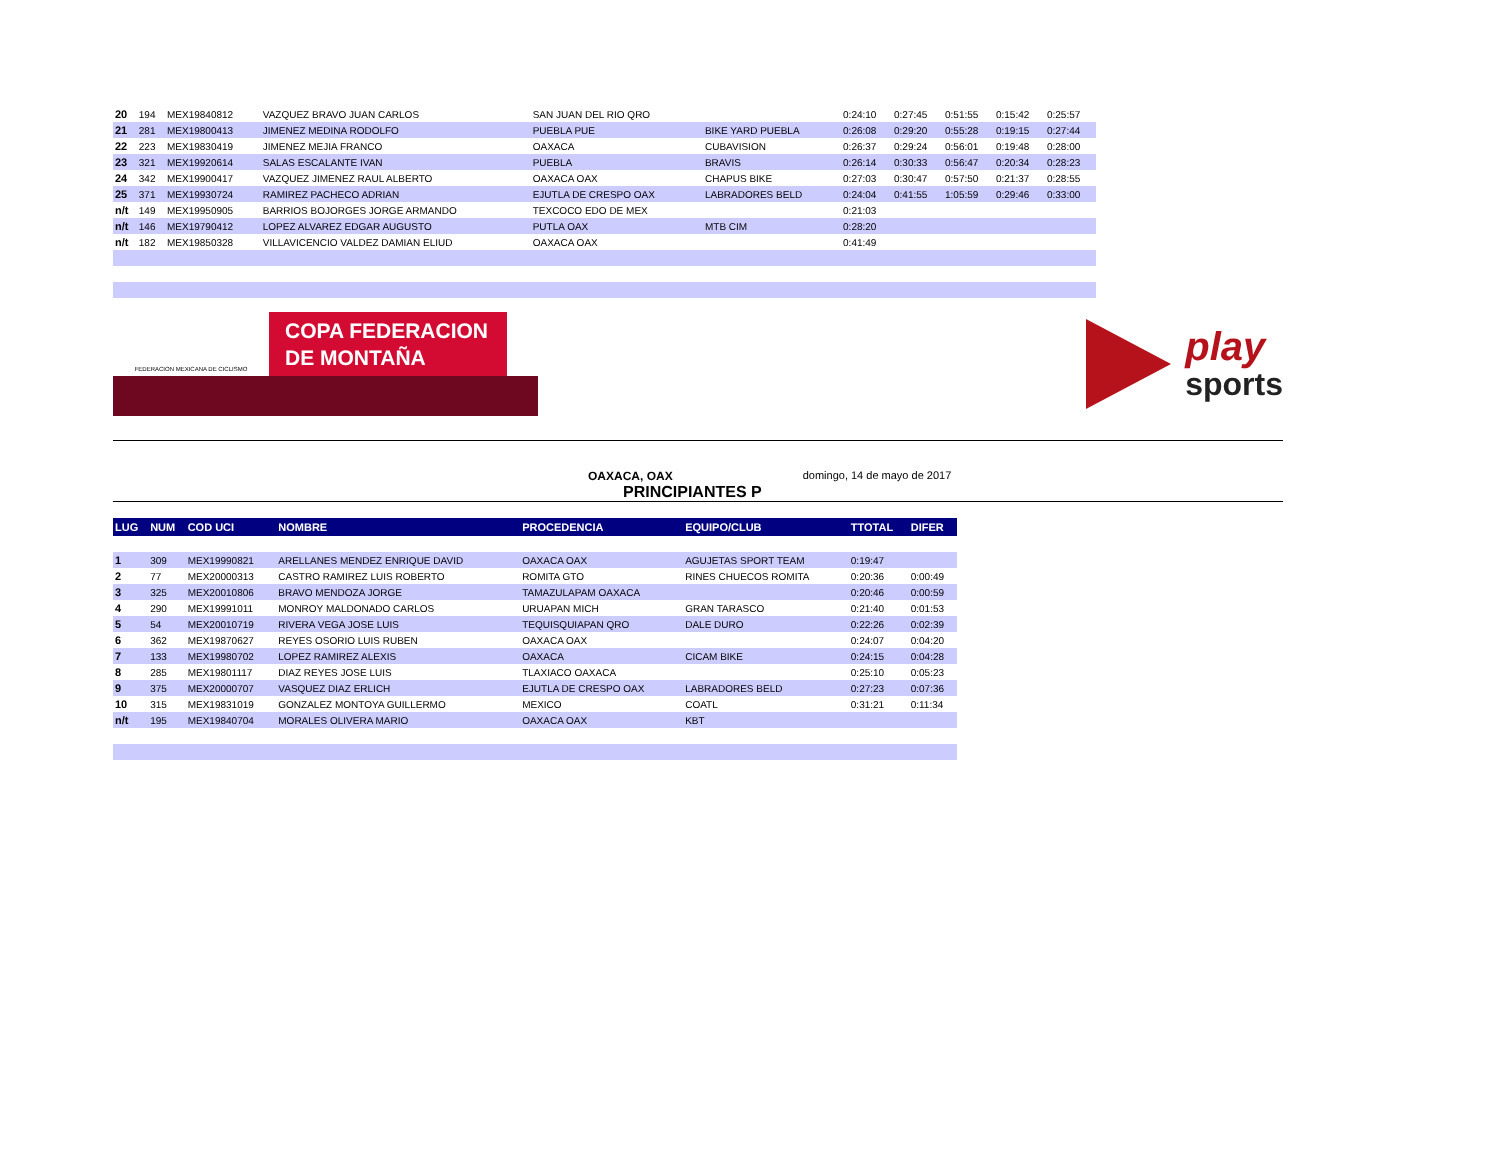| 20 | 194 | MEX19840812 | VAZQUEZ BRAVO JUAN CARLOS | SAN JUAN DEL RIO QRO | | 0:24:10 | 0:27:45 | 0:51:55 | 0:15:42 | 0:25:57 |
| 21 | 281 | MEX19800413 | JIMENEZ MEDINA RODOLFO | PUEBLA PUE | BIKE YARD PUEBLA | 0:26:08 | 0:29:20 | 0:55:28 | 0:19:15 | 0:27:44 |
| 22 | 223 | MEX19830419 | JIMENEZ MEJIA FRANCO | OAXACA | CUBAVISION | 0:26:37 | 0:29:24 | 0:56:01 | 0:19:48 | 0:28:00 |
| 23 | 321 | MEX19920614 | SALAS ESCALANTE IVAN | PUEBLA | BRAVIS | 0:26:14 | 0:30:33 | 0:56:47 | 0:20:34 | 0:28:23 |
| 24 | 342 | MEX19900417 | VAZQUEZ JIMENEZ RAUL ALBERTO | OAXACA OAX | CHAPUS BIKE | 0:27:03 | 0:30:47 | 0:57:50 | 0:21:37 | 0:28:55 |
| 25 | 371 | MEX19930724 | RAMIREZ PACHECO ADRIAN | EJUTLA DE CRESPO OAX | LABRADORES BELD | 0:24:04 | 0:41:55 | 1:05:59 | 0:29:46 | 0:33:00 |
| n/t | 149 | MEX19950905 | BARRIOS BOJORGES JORGE ARMANDO | TEXCOCO EDO DE MEX | | 0:21:03 | | | | |
| n/t | 146 | MEX19790412 | LOPEZ ALVAREZ EDGAR AUGUSTO | PUTLA OAX | MTB CIM | 0:28:20 | | | | |
| n/t | 182 | MEX19850328 | VILLAVICENCIO VALDEZ DAMIAN ELIUD | OAXACA OAX | | 0:41:49 | | | | |
FEDERACION MEXICANA DE CICLISMO
COPA FEDERACION
DE MONTAÑA
play
sports
OAXACA, OAX domingo, 14 de mayo de 2017
PRINCIPIANTES P
| LUG | NUM | COD UCI | NOMBRE | PROCEDENCIA | EQUIPO/CLUB | TTOTAL | DIFER |
| --- | --- | --- | --- | --- | --- | --- | --- |
| 1 | 309 | MEX19990821 | ARELLANES MENDEZ ENRIQUE DAVID | OAXACA OAX | AGUJETAS SPORT TEAM | 0:19:47 | |
| 2 | 77 | MEX20000313 | CASTRO RAMIREZ LUIS ROBERTO | ROMITA GTO | RINES CHUECOS ROMITA | 0:20:36 | 0:00:49 |
| 3 | 325 | MEX20010806 | BRAVO MENDOZA JORGE | TAMAZULAPAM OAXACA | | 0:20:46 | 0:00:59 |
| 4 | 290 | MEX19991011 | MONROY MALDONADO CARLOS | URUAPAN MICH | GRAN TARASCO | 0:21:40 | 0:01:53 |
| 5 | 54 | MEX20010719 | RIVERA VEGA JOSE LUIS | TEQUISQUIAPAN QRO | DALE DURO | 0:22:26 | 0:02:39 |
| 6 | 362 | MEX19870627 | REYES OSORIO LUIS RUBEN | OAXACA OAX | | 0:24:07 | 0:04:20 |
| 7 | 133 | MEX19980702 | LOPEZ RAMIREZ ALEXIS | OAXACA | CICAM BIKE | 0:24:15 | 0:04:28 |
| 8 | 285 | MEX19801117 | DIAZ REYES JOSE LUIS | TLAXIACO OAXACA | | 0:25:10 | 0:05:23 |
| 9 | 375 | MEX20000707 | VASQUEZ DIAZ ERLICH | EJUTLA DE CRESPO OAX | LABRADORES BELD | 0:27:23 | 0:07:36 |
| 10 | 315 | MEX19831019 | GONZALEZ MONTOYA GUILLERMO | MEXICO | COATL | 0:31:21 | 0:11:34 |
| n/t | 195 | MEX19840704 | MORALES OLIVERA MARIO | OAXACA OAX | KBT | | |